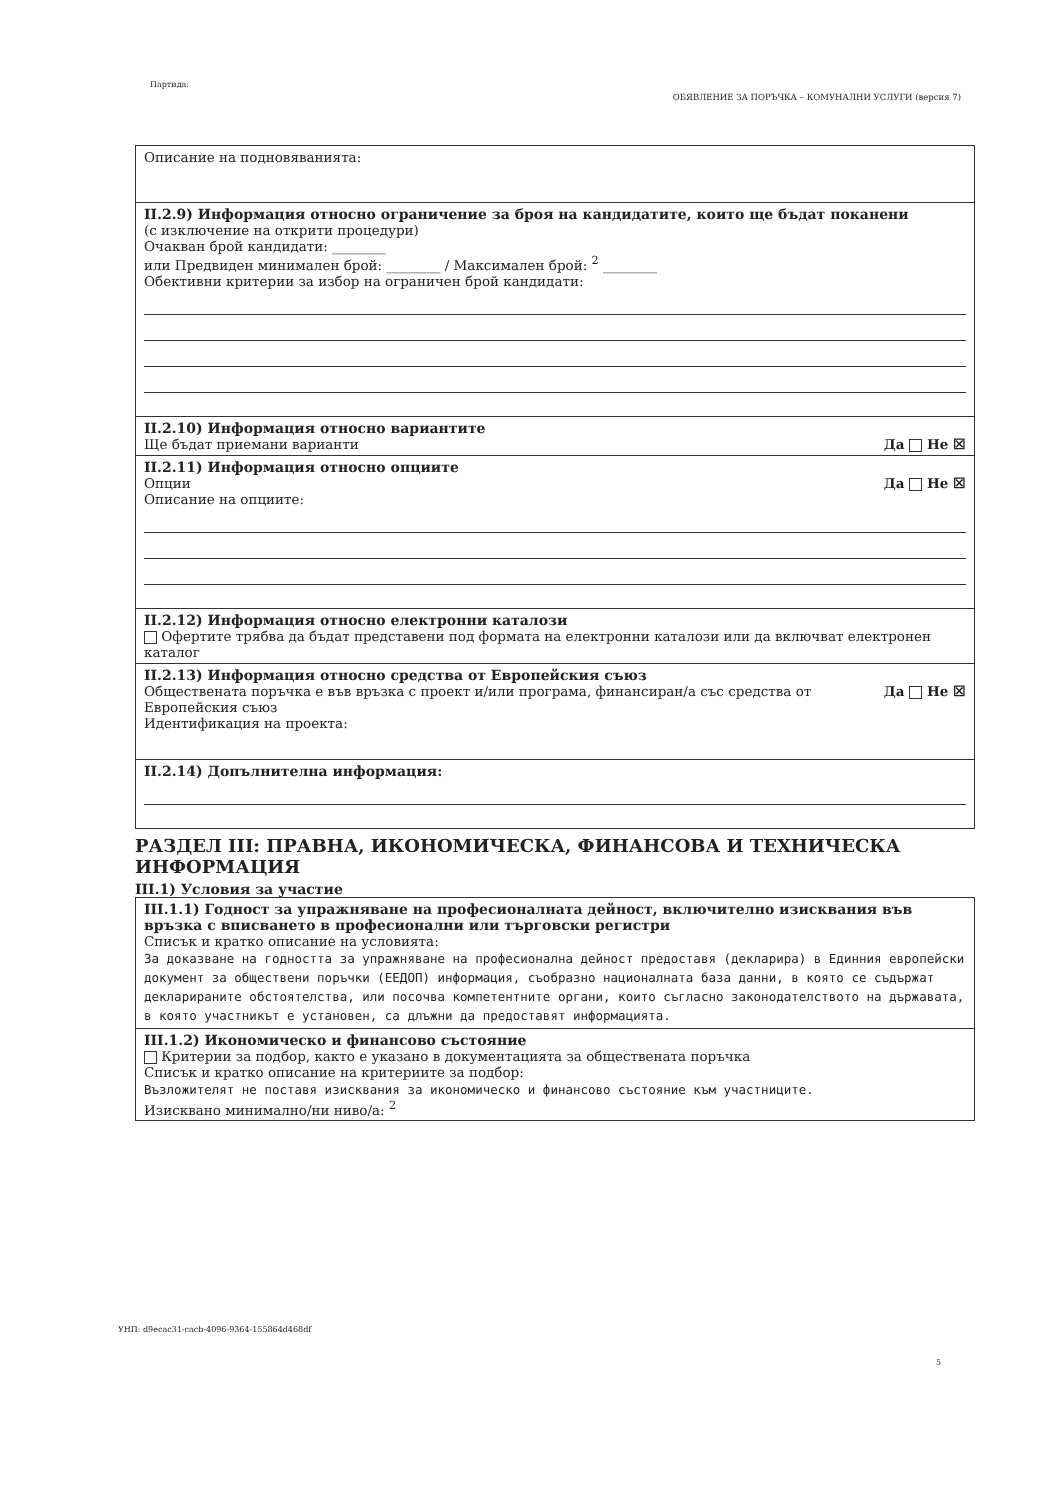Партида:
ОБЯВЛЕНИЕ ЗА ПОРЪЧКА – КОМУНАЛНИ УСЛУГИ (версия 7)
Описание на подновяванията:
II.2.9) Информация относно ограничение за броя на кандидатите, които ще бъдат поканени
(с изключение на открити процедури)
Очакван брой кандидати: ________
или Предвиден минимален брой: ________ / Максимален брой: <sup>2</sup> ________
Обективни критерии за избор на ограничен брой кандидати:
II.2.10) Информация относно вариантите
Ще бъдат приемани варианти Да Не ☒
II.2.11) Информация относно опциите
Опции Да Не ☒
Описание на опциите:
II.2.12) Информация относно електронни каталози
Офертите трябва да бъдат представени под формата на електронни каталози или да включват електронен каталог
II.2.13) Информация относно средства от Европейския съюз
Да Не ☒ Обществената поръчка е във връзка с проект и/или програма, финансиран/а със средства от Европейския съюз
Идентификация на проекта:
II.2.14) Допълнителна информация:
РАЗДЕЛ III: ПРАВНА, ИКОНОМИЧЕСКА, ФИНАНСОВА И ТЕХНИЧЕСКА ИНФОРМАЦИЯ
III.1) Условия за участие
III.1.1) Годност за упражняване на професионалната дейност, включително изисквания във връзка с вписването в професионални или търговски регистри
Списък и кратко описание на условията:
За доказване на годността за упражняване на професионална дейност предоставя (декларира) в Единния европейски документ за обществени поръчки (ЕЕДОП) информация, съобразно националната база данни, в която се съдържат декларираните обстоятелства, или посочва компетентните органи, които съгласно законодателството на държавата, в която участникът е установен, са длъжни да предоставят информацията.
III.1.2) Икономическо и финансово състояние
Критерии за подбор, както е указано в документацията за обществената поръчка
Списък и кратко описание на критериите за подбор:
Възложителят не поставя изисквания за икономическо и финансово състояние към участниците.
Изисквано минимално/ни ниво/а: <sup>2</sup>
УНП: d9ecac31-cacb-4096-9364-155864d468df
5